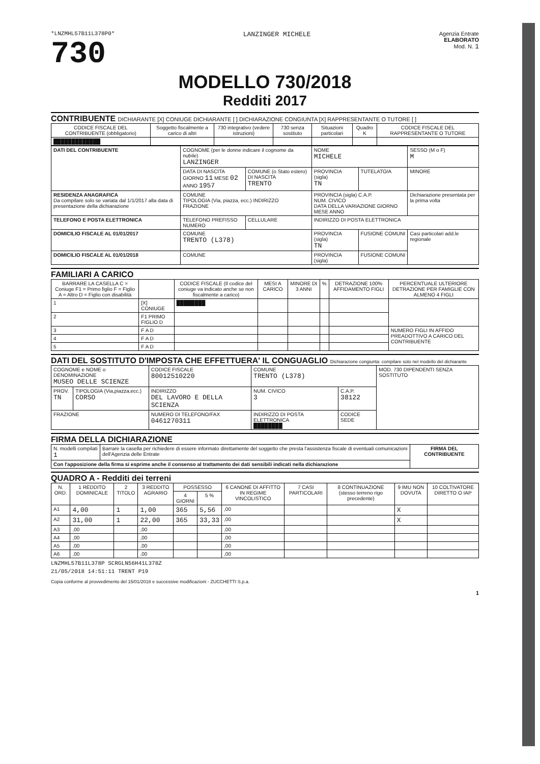*LNZMHL57B11L378P0*
730
LANZINGER MICHELE
Agenzia Entrate
ELABORATO
Mod. N. 1
MODELLO 730/2018
Redditi 2017
CONTRIBUENTE DICHIARANTE [X] CONIUGE DICHIARANTE [ ] DICHIARAZIONE CONGIUNTA [X] RAPPRESENTANTE O TUTORE [ ]
| CODICE FISCALE DEL CONTRIBUENTE (obbligatorio) | Soggetto fiscalmente a carico di altri | 730 integrativo (vedere istruzioni) | 730 senza sostituto | Situazioni particolari | Quadro K | CODICE FISCALE DEL RAPPRESENTANTE O TUTORE |
| --- | --- | --- | --- | --- | --- | --- |
| █████████████ | | | | | | |
| DATI DEL CONTRIBUENTE | COGNOME (per le donne indicare il cognome da nubile) LANZINGER | | | NOME MICHELE | | SESSO (M o F) M |
| | DATA DI NASCITA GIORNO 11 MESE 02 ANNO 1957 | COMUNE (o Stato estero) DI NASCITA TRENTO | | PROVINCIA (sigla) TN | TUTELATO/A | MINORE |
| RESIDENZA ANAGRAFICA Da compilare solo se variata dal 1/1/2017 alla data di presentazione della dichiarazione | COMUNE TIPOLOGIA (Via, piazza, ecc.) INDIRIZZO FRAZIONE | | | PROVINCIA (sigla) C.A.P. NUM. CIVICO DATA DELLA VARIAZIONE GIORNO MESE ANNO | | Dichiarazione presentata per la prima volta |
| TELEFONO E POSTA ELETTRONICA | TELEFONO PREFISSO NUMERO | | CELLULARE | INDIRIZZO DI POSTA ELETTRONICA | | |
| DOMICILIO FISCALE AL 01/01/2017 | COMUNE TRENTO (L378) | | | PROVINCIA (sigla) TN | FUSIONE COMUNI | Casi particolari add.le regionale |
| DOMICILIO FISCALE AL 01/01/2018 | COMUNE | | | PROVINCIA (sigla) | FUSIONE COMUNI | |
FAMILIARI A CARICO
| BARRARE LA CASELLA C = Coniuge F1 = Primo figlio F = Figlio A = Altro D = Figlio con disabilità | | CODICE FISCALE (Il codice del coniuge va indicato anche se non fiscalmente a carico) | MESI A CARICO | MINORE DI 3 ANNI | % | DETRAZIONE 100% AFFIDAMENTO FIGLI | PERCENTUALE ULTERIORE DETRAZIONE PER FAMIGLIE CON ALMENO 4 FIGLI |
| --- | --- | --- | --- | --- | --- | --- | --- |
| 1 | [X] CONIUGE | ████████ | | | | | |
| 2 | F1 PRIMO FIGLIO D | | | | | | |
| 3 | F A D | | | | | | NUMERO FIGLI IN AFFIDO PREADOTTIVO A CARICO DEL CONTRIBUENTE |
| 4 | F A D | | | | | | |
| 5 | F A D | | | | | | |
DATI DEL SOSTITUTO D'IMPOSTA CHE EFFETTUERA' IL CONGUAGLIO Dichiarazione congiunta: compilare solo nel modello del dichiarante
| COGNOME e NOME o DENOMINAZIONE MUSEO DELLE SCIENZE | | | CODICE FISCALE 80012510220 | | COMUNE TRENTO (L378) | | MOD. 730 DIPENDENTI SENZA SOSTITUTO |
| PROV. TN | TIPOLOGIA (Via,piazza,ecc.) CORSO | INDIRIZZO DEL LAVORO E DELLA SCIENZA | | | NUM. CIVICO 3 | C.A.P. 38122 | |
| FRAZIONE | | | NUMERO DI TELEFONO/FAX 0461270311 | INDIRIZZO DI POSTA ELETTRONICA ████████ | | CODICE SEDE | |
FIRMA DELLA DICHIARAZIONE
| N. modelli compilati 1 | Barrare la casella per richiedere di essere informato direttamente del soggetto che presta l'assistenza fiscale di eventuali comunicazioni dell'Agenzia delle Entrate | FIRMA DEL CONTRIBUENTE |
| Con l'apposizione della firma si esprime anche il consenso al trattamento dei dati sensibili indicati nella dichiarazione | | |
QUADRO A - Redditi dei terreni
| N. ORD. | 1 REDDITO DOMINICALE | 2 TITOLO | 3 REDDITO AGRARIO | POSSESSO | | 6 CANONE DI AFFITTO IN REGIME VINCOLISTICO | 7 CASI PARTICOLARI | 8 CONTINUAZIONE (stesso terreno rigo precedente) | 9 IMU NON DOVUTA | 10 COLTIVATORE DIRETTO O IAP |
| --- | --- | --- | --- | --- | --- | --- | --- | --- | --- | --- |
| | | | | 4 GIORNI | 5 % | | | | | |
| A1 | 4,00 | 1 | 1,00 | 365 | 5,56 | ,00 | | | X | |
| A2 | 31,00 | 1 | 22,00 | 365 | 33,33 | ,00 | | | X | |
| A3 | ,00 | | ,00 | | | ,00 | | | | |
| A4 | ,00 | | ,00 | | | ,00 | | | | |
| A5 | ,00 | | ,00 | | | ,00 | | | | |
| A6 | ,00 | | ,00 | | | ,00 | | | | |
LNZMHL57B11L378P SCRGLN56H41L378Z
21/05/2018 14:51:11 TRENT P19
Copia conforme al provvedimento del 15/01/2018 e successive modificazioni - ZUCCHETTI S.p.a.
1